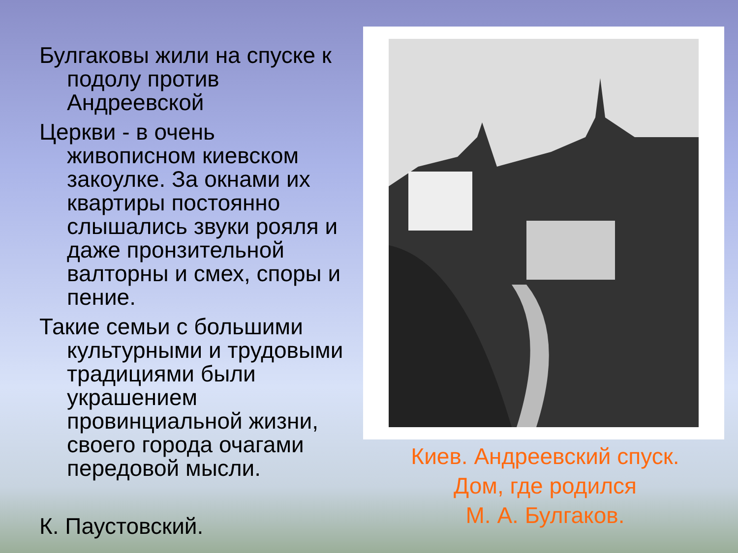Булгаковы жили на спуске к подолу против Андреевской
Церкви - в очень живописном киевском закоулке. За окнами их квартиры постоянно слышались звуки рояля и даже пронзительной валторны и смех, споры и пение.
Такие семьи с большими культурными и трудовыми традициями были украшением провинциальной жизни, своего города очагами передовой мысли.
К. Паустовский.
Киев. Андреевский спуск.
Дом, где родился
М. А. Булгаков.